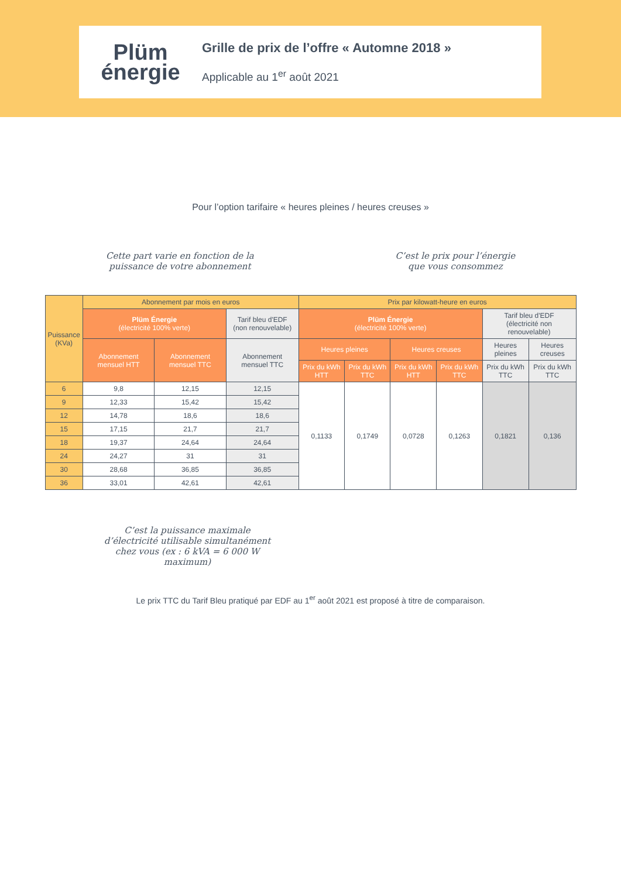Plüm
énergie
Grille de prix de l’offre « Automne 2018 »
Applicable au 1<sup>er</sup> août 2021
Pour l’option tarifaire « heures pleines / heures creuses »
Cette part varie en fonction de la
puissance de votre abonnement
C’est le prix pour l’énergie
que vous consommez
| Puissance (KVa) | Abonnement par mois en euros | | | Prix par kilowatt-heure en euros | | | | | |
| --- | --- | --- | --- | --- | --- | --- | --- | --- | --- |
| | Plüm Énergie (électricité 100% verte) | | Tarif bleu d'EDF (non renouvelable) | Plüm Énergie (électricité 100% verte) | | | | Tarif bleu d'EDF (électricité non renouvelable) | |
| | Abonnement mensuel HTT | Abonnement mensuel TTC | Abonnement mensuel TTC | Heures pleines | | Heures creuses | | Heures pleines | Heures creuses |
| | | | | Prix du kWh HTT | Prix du kWh TTC | Prix du kWh HTT | Prix du kWh TTC | Prix du kWh TTC | Prix du kWh TTC |
| 6 | 9,8 | 12,15 | 12,15 | 0,1133 | 0,1749 | 0,0728 | 0,1263 | 0,1821 | 0,136 |
| 9 | 12,33 | 15,42 | 15,42 | | | | | | |
| 12 | 14,78 | 18,6 | 18,6 | | | | | | |
| 15 | 17,15 | 21,7 | 21,7 | | | | | | |
| 18 | 19,37 | 24,64 | 24,64 | | | | | | |
| 24 | 24,27 | 31 | 31 | | | | | | |
| 30 | 28,68 | 36,85 | 36,85 | | | | | | |
| 36 | 33,01 | 42,61 | 42,61 | | | | | | |
C’est la puissance maximale d’électricité utilisable simultanément chez vous (ex : 6 kVA = 6 000 W maximum)
Le prix TTC du Tarif Bleu pratiqué par EDF au 1<sup>er</sup> août 2021 est proposé à titre de comparaison.